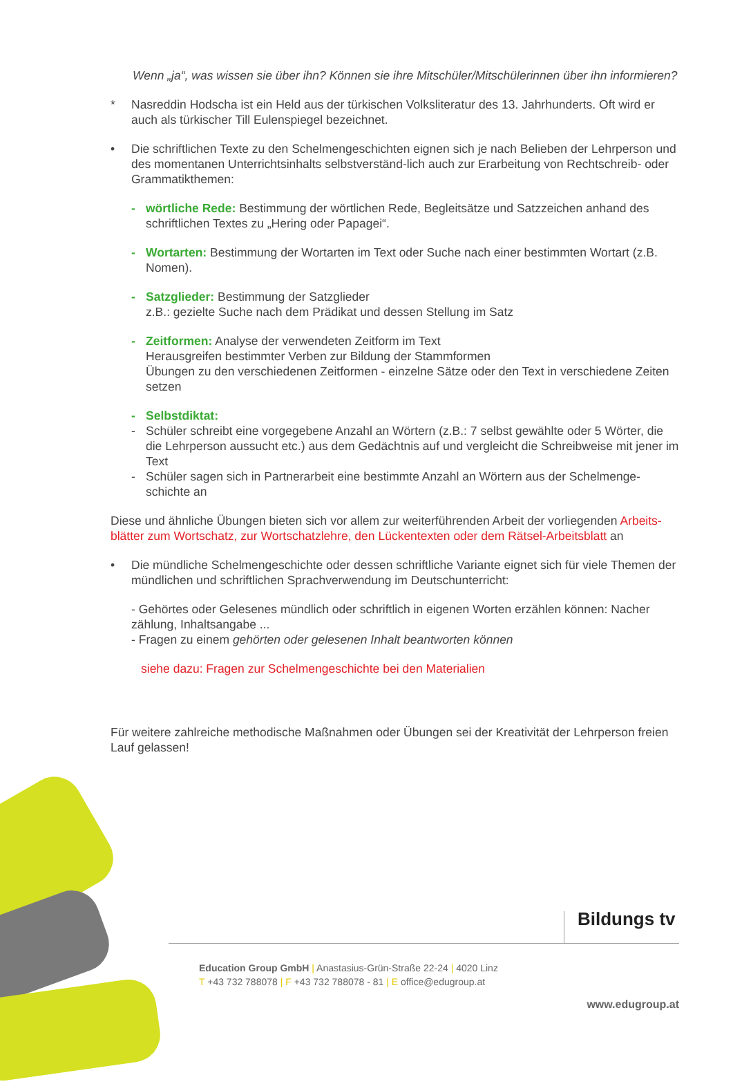Wenn „ja“, was wissen sie über ihn? Können sie ihre Mitschüler/Mitschülerinnen über ihn informieren?
* Nasreddin Hodscha ist ein Held aus der türkischen Volksliteratur des 13. Jahrhunderts. Oft wird er auch als türkischer Till Eulenspiegel bezeichnet.
• Die schriftlichen Texte zu den Schelmengeschichten eignen sich je nach Belieben der Lehrperson und des momentanen Unterrichtsinhalts selbstverständ-lich auch zur Erarbeitung von Rechtschreib- oder Grammatikthemen:
- wörtliche Rede: Bestimmung der wörtlichen Rede, Begleitsätze und Satzzeichen anhand des schriftlichen Textes zu „Hering oder Papagei“.
- Wortarten: Bestimmung der Wortarten im Text oder Suche nach einer bestimmten Wortart (z.B. Nomen).
- Satzglieder: Bestimmung der Satzglieder
z.B.: gezielte Suche nach dem Prädikat und dessen Stellung im Satz
- Zeitformen: Analyse der verwendeten Zeitform im Text
Herausgreifen bestimmter Verben zur Bildung der Stammformen
Übungen zu den verschiedenen Zeitformen - einzelne Sätze oder den Text in verschiedene Zeiten setzen
- Selbstdiktat:
- Schüler schreibt eine vorgegebene Anzahl an Wörtern (z.B.: 7 selbst gewählte oder 5 Wörter, die die Lehrperson aussucht etc.) aus dem Gedächtnis auf und vergleicht die Schreibweise mit jener im Text
- Schüler sagen sich in Partnerarbeit eine bestimmte Anzahl an Wörtern aus der Schelmenge-schichte an
Diese und ähnliche Übungen bieten sich vor allem zur weiterführenden Arbeit der vorliegenden Arbeits-blätter zum Wortschatz, zur Wortschatzlehre, den Lückentexten oder dem Rätsel-Arbeitsblatt an
• Die mündliche Schelmengeschichte oder dessen schriftliche Variante eignet sich für viele Themen der mündlichen und schriftlichen Sprachverwendung im Deutschunterricht:
- Gehörtes oder Gelesenes mündlich oder schriftlich in eigenen Worten erzählen können: Nacher zählung, Inhaltsangabe ...
- Fragen zu einem gehörten oder gelesenen Inhalt beantworten können
siehe dazu: Fragen zur Schelmengeschichte bei den Materialien
Für weitere zahlreiche methodische Maßnahmen oder Übungen sei der Kreativität der Lehrperson freien Lauf gelassen!
Bildungs tv
Education Group GmbH | Anastasius-Grün-Straße 22-24 | 4020 Linz
T +43 732 788078 | F +43 732 788078 - 81 | E office@edugroup.at
www.edugroup.at